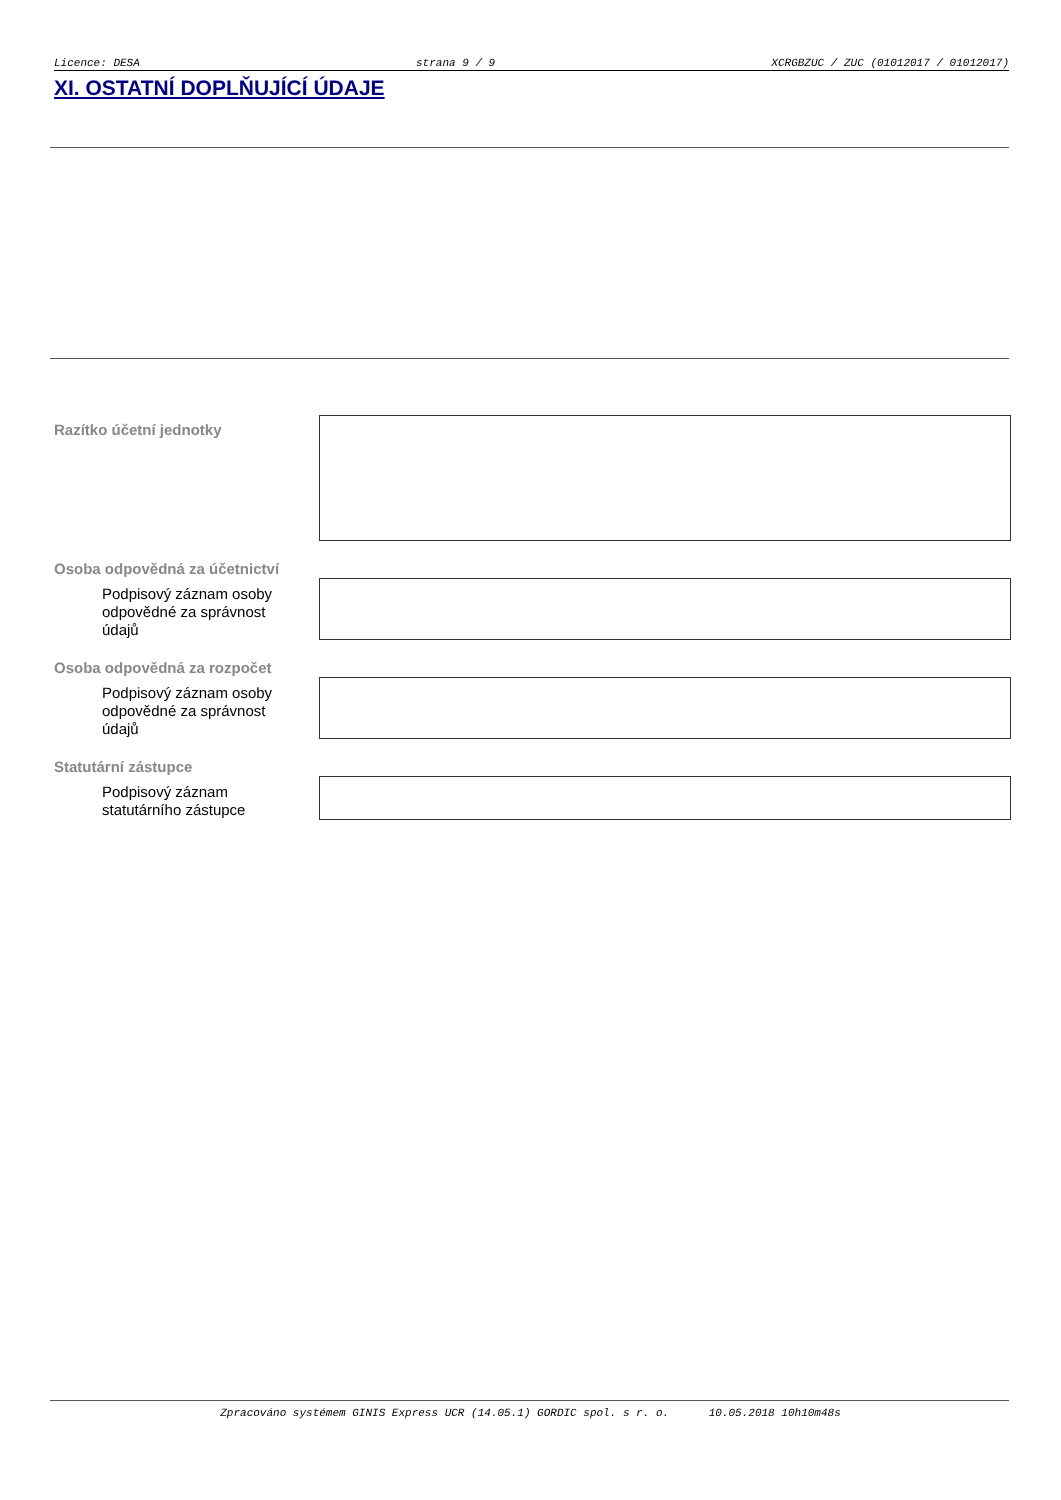Licence: DESA strana 9 / 9 XCRGBZUC / ZUC (01012017 / 01012017)
XI. OSTATNÍ DOPLŇUJÍCÍ ÚDAJE
Razítko účetní jednotky
Osoba odpovědná za účetnictví
Podpisový záznam osoby odpovědné za správnost údajů
Osoba odpovědná za rozpočet
Podpisový záznam osoby odpovědné za správnost údajů
Statutární zástupce
Podpisový záznam statutárního zástupce
Zpracováno systémem GINIS Express UCR (14.05.1) GORDIC spol. s r. o. 10.05.2018 10h10m48s